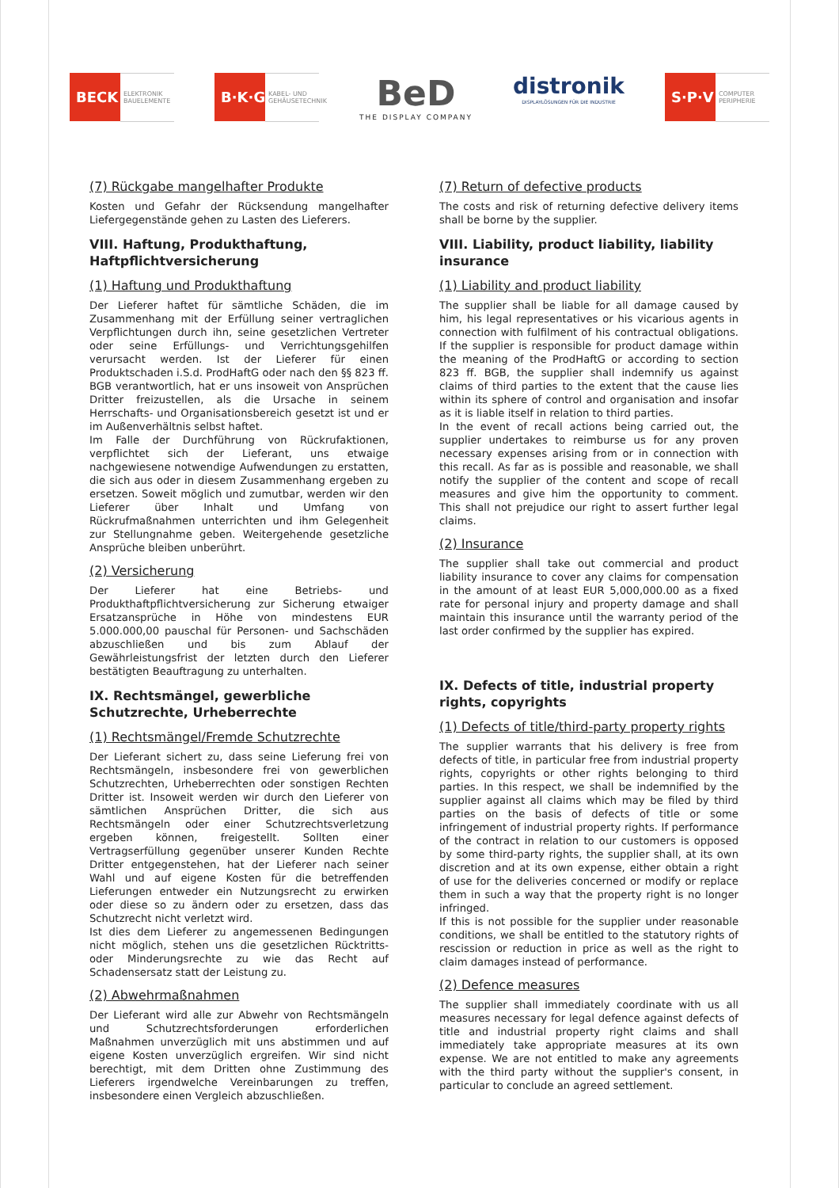BECK
ELEKTRONIK BAUELEMENTE
B·K·G
KABEL- UND GEHÄUSETECHNIK
BeD
THE DISPLAY COMPANY
distronik
DISPLAYLÖSUNGEN FÜR DIE INDUSTRIE
S·P·V
COMPUTER PERIPHERIE
(7) Rückgabe mangelhafter Produkte
Kosten und Gefahr der Rücksendung mangelhafter Liefergegenstände gehen zu Lasten des Lieferers.
VIII. Haftung, Produkthaftung, Haftpflichtversicherung
(1) Haftung und Produkthaftung
Der Lieferer haftet für sämtliche Schäden, die im Zusammenhang mit der Erfüllung seiner vertraglichen Verpflichtungen durch ihn, seine gesetzlichen Vertreter oder seine Erfüllungs- und Verrichtungsgehilfen verursacht werden. Ist der Lieferer für einen Produktschaden i.S.d. ProdHaftG oder nach den §§ 823 ff. BGB verantwortlich, hat er uns insoweit von Ansprüchen Dritter freizustellen, als die Ursache in seinem Herrschafts- und Organisationsbereich gesetzt ist und er im Außenverhältnis selbst haftet.
Im Falle der Durchführung von Rückrufaktionen, verpflichtet sich der Lieferant, uns etwaige nachgewiesene notwendige Aufwendungen zu erstatten, die sich aus oder in diesem Zusammenhang ergeben zu ersetzen. Soweit möglich und zumutbar, werden wir den Lieferer über Inhalt und Umfang von Rückrufmaßnahmen unterrichten und ihm Gelegenheit zur Stellungnahme geben. Weitergehende gesetzliche Ansprüche bleiben unberührt.
(2) Versicherung
Der Lieferer hat eine Betriebs- und Produkthaftpflichtversicherung zur Sicherung etwaiger Ersatzansprüche in Höhe von mindestens EUR 5.000.000,00 pauschal für Personen- und Sachschäden abzuschließen und bis zum Ablauf der Gewährleistungsfrist der letzten durch den Lieferer bestätigten Beauftragung zu unterhalten.
IX. Rechtsmängel, gewerbliche Schutzrechte, Urheberrechte
(1) Rechtsmängel/Fremde Schutzrechte
Der Lieferant sichert zu, dass seine Lieferung frei von Rechtsmängeln, insbesondere frei von gewerblichen Schutzrechten, Urheberrechten oder sonstigen Rechten Dritter ist. Insoweit werden wir durch den Lieferer von sämtlichen Ansprüchen Dritter, die sich aus Rechtsmängeln oder einer Schutzrechtsverletzung ergeben können, freigestellt. Sollten einer Vertragserfüllung gegenüber unserer Kunden Rechte Dritter entgegenstehen, hat der Lieferer nach seiner Wahl und auf eigene Kosten für die betreffenden Lieferungen entweder ein Nutzungsrecht zu erwirken oder diese so zu ändern oder zu ersetzen, dass das Schutzrecht nicht verletzt wird.
Ist dies dem Lieferer zu angemessenen Bedingungen nicht möglich, stehen uns die gesetzlichen Rücktritts- oder Minderungsrechte zu wie das Recht auf Schadensersatz statt der Leistung zu.
(2) Abwehrmaßnahmen
Der Lieferant wird alle zur Abwehr von Rechtsmängeln und Schutzrechtsforderungen erforderlichen Maßnahmen unverzüglich mit uns abstimmen und auf eigene Kosten unverzüglich ergreifen. Wir sind nicht berechtigt, mit dem Dritten ohne Zustimmung des Lieferers irgendwelche Vereinbarungen zu treffen, insbesondere einen Vergleich abzuschließen.
(7) Return of defective products
The costs and risk of returning defective delivery items shall be borne by the supplier.
VIII. Liability, product liability, liability insurance
(1) Liability and product liability
The supplier shall be liable for all damage caused by him, his legal representatives or his vicarious agents in connection with fulfilment of his contractual obligations. If the supplier is responsible for product damage within the meaning of the ProdHaftG or according to section 823 ff. BGB, the supplier shall indemnify us against claims of third parties to the extent that the cause lies within its sphere of control and organisation and insofar as it is liable itself in relation to third parties.
In the event of recall actions being carried out, the supplier undertakes to reimburse us for any proven necessary expenses arising from or in connection with this recall. As far as is possible and reasonable, we shall notify the supplier of the content and scope of recall measures and give him the opportunity to comment. This shall not prejudice our right to assert further legal claims.
(2) Insurance
The supplier shall take out commercial and product liability insurance to cover any claims for compensation in the amount of at least EUR 5,000,000.00 as a fixed rate for personal injury and property damage and shall maintain this insurance until the warranty period of the last order confirmed by the supplier has expired.
IX. Defects of title, industrial property rights, copyrights
(1) Defects of title/third-party property rights
The supplier warrants that his delivery is free from defects of title, in particular free from industrial property rights, copyrights or other rights belonging to third parties. In this respect, we shall be indemnified by the supplier against all claims which may be filed by third parties on the basis of defects of title or some infringement of industrial property rights. If performance of the contract in relation to our customers is opposed by some third-party rights, the supplier shall, at its own discretion and at its own expense, either obtain a right of use for the deliveries concerned or modify or replace them in such a way that the property right is no longer infringed.
If this is not possible for the supplier under reasonable conditions, we shall be entitled to the statutory rights of rescission or reduction in price as well as the right to claim damages instead of performance.
(2) Defence measures
The supplier shall immediately coordinate with us all measures necessary for legal defence against defects of title and industrial property right claims and shall immediately take appropriate measures at its own expense. We are not entitled to make any agreements with the third party without the supplier's consent, in particular to conclude an agreed settlement.